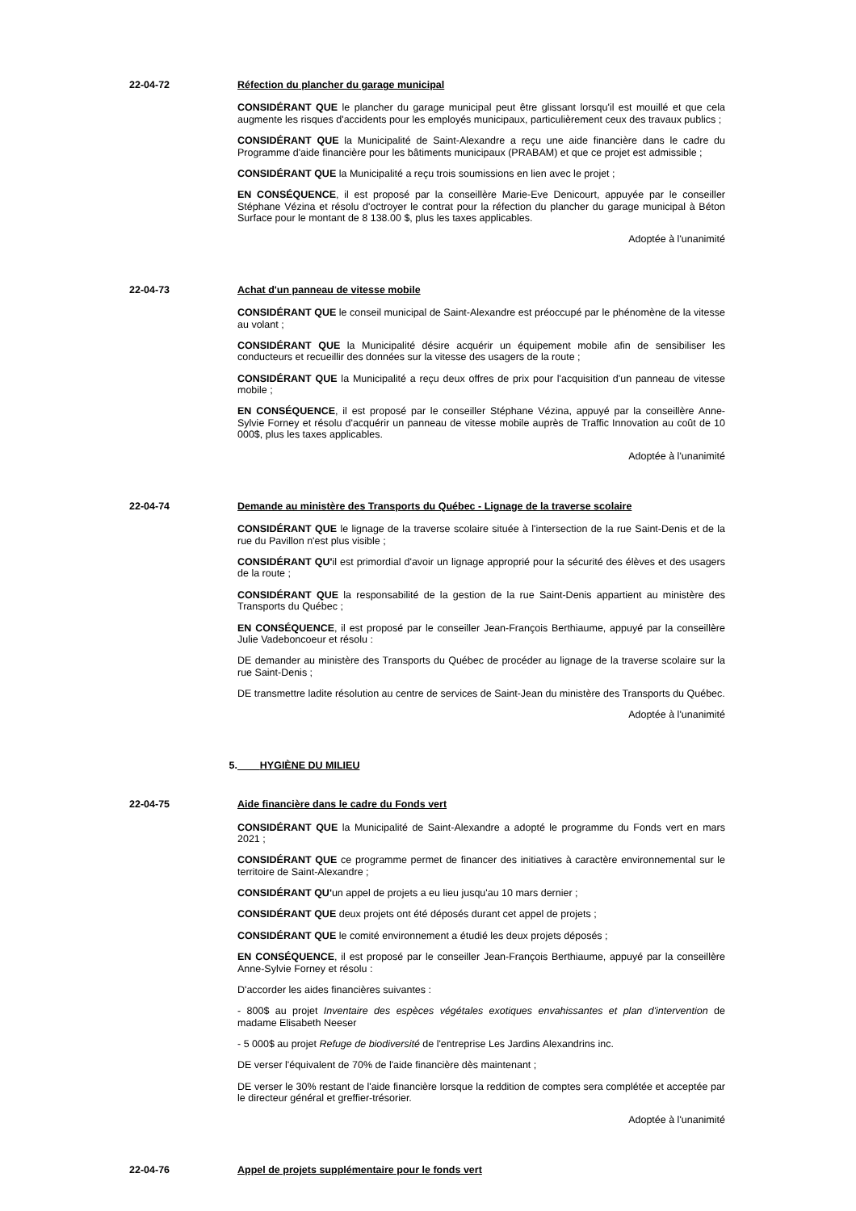22-04-72 Réfection du plancher du garage municipal
CONSIDÉRANT QUE le plancher du garage municipal peut être glissant lorsqu'il est mouillé et que cela augmente les risques d'accidents pour les employés municipaux, particulièrement ceux des travaux publics ;
CONSIDÉRANT QUE la Municipalité de Saint-Alexandre a reçu une aide financière dans le cadre du Programme d'aide financière pour les bâtiments municipaux (PRABAM) et que ce projet est admissible ;
CONSIDÉRANT QUE la Municipalité a reçu trois soumissions en lien avec le projet ;
EN CONSÉQUENCE, il est proposé par la conseillère Marie-Eve Denicourt, appuyée par le conseiller Stéphane Vézina et résolu d'octroyer le contrat pour la réfection du plancher du garage municipal à Béton Surface pour le montant de 8 138.00 $, plus les taxes applicables.
Adoptée à l'unanimité
22-04-73 Achat d'un panneau de vitesse mobile
CONSIDÉRANT QUE le conseil municipal de Saint-Alexandre est préoccupé par le phénomène de la vitesse au volant ;
CONSIDÉRANT QUE la Municipalité désire acquérir un équipement mobile afin de sensibiliser les conducteurs et recueillir des données sur la vitesse des usagers de la route ;
CONSIDÉRANT QUE la Municipalité a reçu deux offres de prix pour l'acquisition d'un panneau de vitesse mobile ;
EN CONSÉQUENCE, il est proposé par le conseiller Stéphane Vézina, appuyé par la conseillère Anne-Sylvie Forney et résolu d'acquérir un panneau de vitesse mobile auprès de Traffic Innovation au coût de 10 000$, plus les taxes applicables.
Adoptée à l'unanimité
22-04-74 Demande au ministère des Transports du Québec - Lignage de la traverse scolaire
CONSIDÉRANT QUE le lignage de la traverse scolaire située à l'intersection de la rue Saint-Denis et de la rue du Pavillon n'est plus visible ;
CONSIDÉRANT QU'il est primordial d'avoir un lignage approprié pour la sécurité des élèves et des usagers de la route ;
CONSIDÉRANT QUE la responsabilité de la gestion de la rue Saint-Denis appartient au ministère des Transports du Québec ;
EN CONSÉQUENCE, il est proposé par le conseiller Jean-François Berthiaume, appuyé par la conseillère Julie Vadeboncoeur et résolu :
DE demander au ministère des Transports du Québec de procéder au lignage de la traverse scolaire sur la rue Saint-Denis ;
DE transmettre ladite résolution au centre de services de Saint-Jean du ministère des Transports du Québec.
Adoptée à l'unanimité
5. HYGIÈNE DU MILIEU
22-04-75 Aide financière dans le cadre du Fonds vert
CONSIDÉRANT QUE la Municipalité de Saint-Alexandre a adopté le programme du Fonds vert en mars 2021 ;
CONSIDÉRANT QUE ce programme permet de financer des initiatives à caractère environnemental sur le territoire de Saint-Alexandre ;
CONSIDÉRANT QU'un appel de projets a eu lieu jusqu'au 10 mars dernier ;
CONSIDÉRANT QUE deux projets ont été déposés durant cet appel de projets ;
CONSIDÉRANT QUE le comité environnement a étudié les deux projets déposés ;
EN CONSÉQUENCE, il est proposé par le conseiller Jean-François Berthiaume, appuyé par la conseillère Anne-Sylvie Forney et résolu :
D'accorder les aides financières suivantes :
- 800$ au projet Inventaire des espèces végétales exotiques envahissantes et plan d'intervention de madame Elisabeth Neeser
- 5 000$ au projet Refuge de biodiversité de l'entreprise Les Jardins Alexandrins inc.
DE verser l'équivalent de 70% de l'aide financière dès maintenant ;
DE verser le 30% restant de l'aide financière lorsque la reddition de comptes sera complétée et acceptée par le directeur général et greffier-trésorier.
Adoptée à l'unanimité
22-04-76 Appel de projets supplémentaire pour le fonds vert